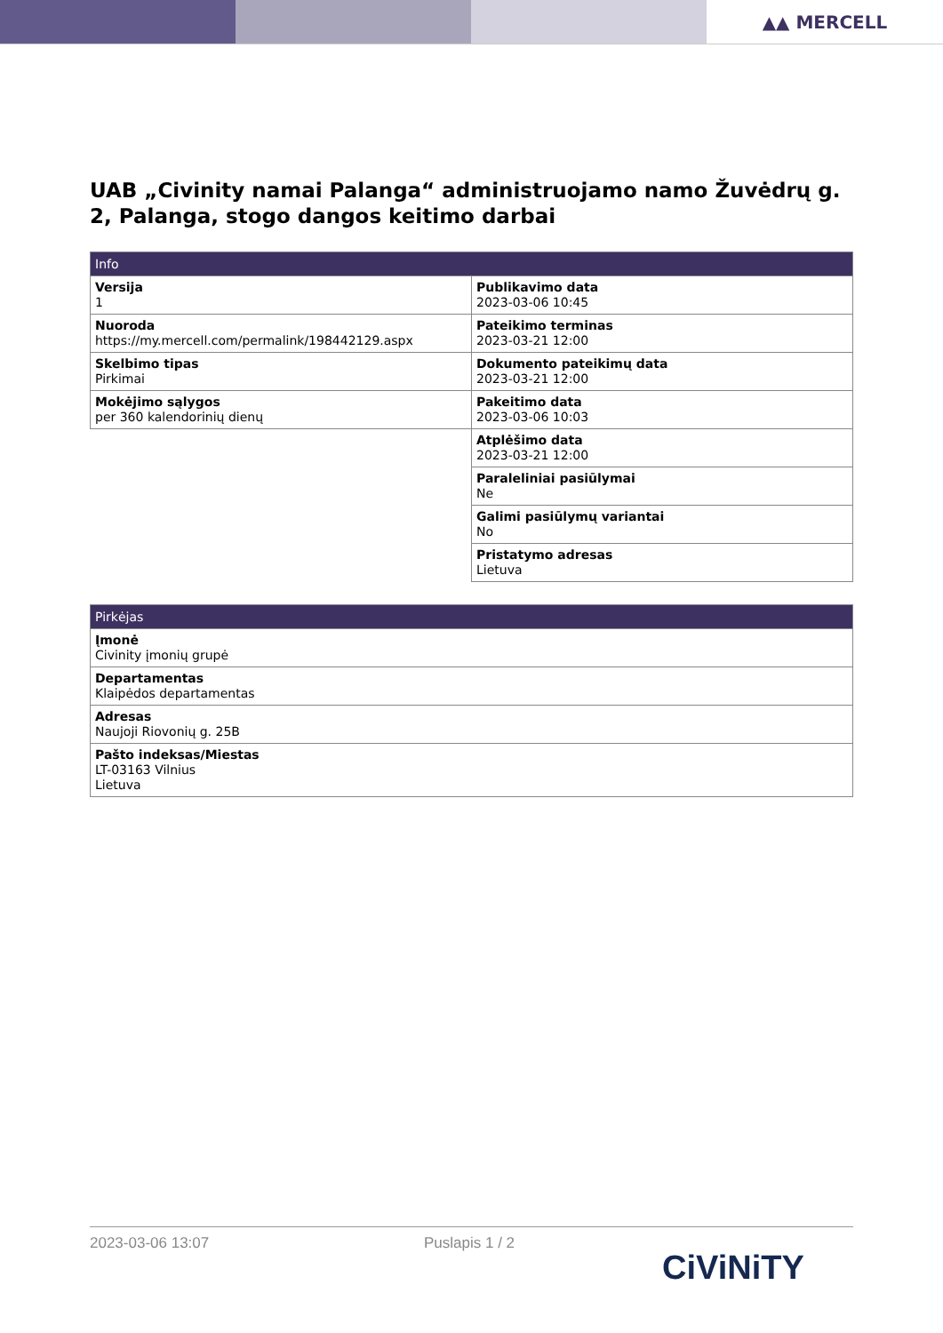▲▲ MERCELL
UAB „Civinity namai Palanga“ administruojamo namo Žuvėdrų g. 2, Palanga, stogo dangos keitimo darbai
| Info | |
| --- | --- |
| Versija 1 | Publikavimo data 2023-03-06 10:45 |
| Nuoroda https://my.mercell.com/permalink/198442129.aspx | Pateikimo terminas 2023-03-21 12:00 |
| Skelbimo tipas Pirkimai | Dokumento pateikimų data 2023-03-21 12:00 |
| Mokėjimo sąlygos per 360 kalendorinių dienų | Pakeitimo data 2023-03-06 10:03 |
| | Atplėšimo data 2023-03-21 12:00 |
| | Paraleliniai pasiūlymai Ne |
| | Galimi pasiūlymų variantai No |
| | Pristatymo adresas Lietuva |
| Pirkėjas |
| --- |
| Įmonė Civinity įmonių grupė |
| Departamentas Klaipėdos departamentas |
| Adresas Naujoji Riovonių g. 25B |
| Pašto indeksas/Miestas LT-03163 Vilnius Lietuva |
2023-03-06 13:07 Puslapis 1 / 2
CiViNiTY